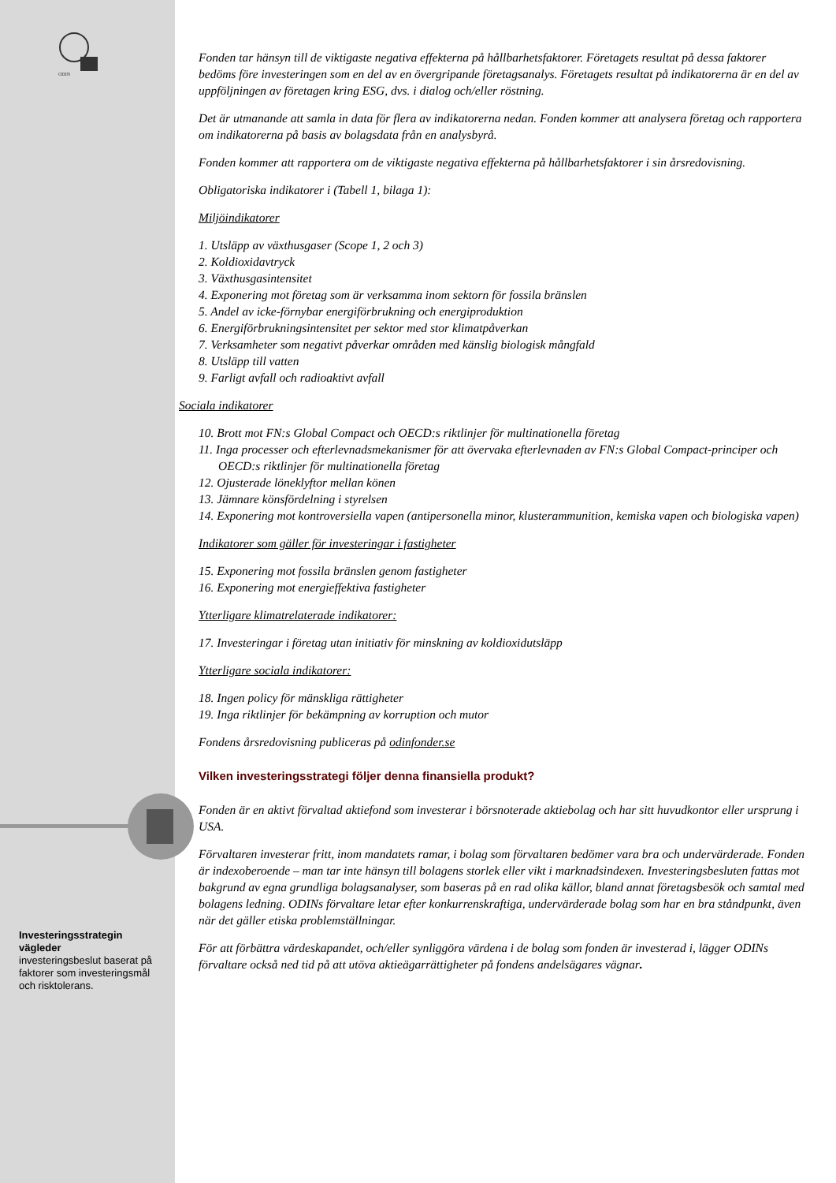ODIN
Investeringsstrategin vägleder
investeringsbeslut baserat på faktorer som investeringsmål och risktolerans.
Fonden tar hänsyn till de viktigaste negativa effekterna på hållbarhetsfaktorer. Företagets resultat på dessa faktorer bedöms före investeringen som en del av en övergripande företagsanalys. Företagets resultat på indikatorerna är en del av uppföljningen av företagen kring ESG, dvs. i dialog och/eller röstning.
Det är utmanande att samla in data för flera av indikatorerna nedan. Fonden kommer att analysera företag och rapportera om indikatorerna på basis av bolagsdata från en analysbyrå.
Fonden kommer att rapportera om de viktigaste negativa effekterna på hållbarhetsfaktorer i sin årsredovisning.
Obligatoriska indikatorer i (Tabell 1, bilaga 1):
Miljöindikatorer
1. Utsläpp av växthusgaser (Scope 1, 2 och 3)
2. Koldioxidavtryck
3. Växthusgasintensitet
4. Exponering mot företag som är verksamma inom sektorn för fossila bränslen
5. Andel av icke-förnybar energiförbrukning och energiproduktion
6. Energiförbrukningsintensitet per sektor med stor klimatpåverkan
7. Verksamheter som negativt påverkar områden med känslig biologisk mångfald
8. Utsläpp till vatten
9. Farligt avfall och radioaktivt avfall
Sociala indikatorer
10. Brott mot FN:s Global Compact och OECD:s riktlinjer för multinationella företag
11. Inga processer och efterlevnadsmekanismer för att övervaka efterlevnaden av FN:s Global Compact-principer och OECD:s riktlinjer för multinationella företag
12. Ojusterade löneklyftor mellan könen
13. Jämnare könsfördelning i styrelsen
14. Exponering mot kontroversiella vapen (antipersonella minor, klusterammunition, kemiska vapen och biologiska vapen)
Indikatorer som gäller för investeringar i fastigheter
15. Exponering mot fossila bränslen genom fastigheter
16. Exponering mot energieffektiva fastigheter
Ytterligare klimatrelaterade indikatorer:
17. Investeringar i företag utan initiativ för minskning av koldioxidutsläpp
Ytterligare sociala indikatorer:
18. Ingen policy för mänskliga rättigheter
19. Inga riktlinjer för bekämpning av korruption och mutor
Fondens årsredovisning publiceras på odinfonder.se
Vilken investeringsstrategi följer denna finansiella produkt?
Fonden är en aktivt förvaltad aktiefond som investerar i börsnoterade aktiebolag och har sitt huvudkontor eller ursprung i USA.
Förvaltaren investerar fritt, inom mandatets ramar, i bolag som förvaltaren bedömer vara bra och undervärderade. Fonden är indexoberoende – man tar inte hänsyn till bolagens storlek eller vikt i marknadsindexen. Investeringsbesluten fattas mot bakgrund av egna grundliga bolagsanalyser, som baseras på en rad olika källor, bland annat företagsbesök och samtal med bolagens ledning. ODINs förvaltare letar efter konkurrenskraftiga, undervärderade bolag som har en bra ståndpunkt, även när det gäller etiska problemställningar.
För att förbättra värdeskapandet, och/eller synliggöra värdena i de bolag som fonden är investerad i, lägger ODINs förvaltare också ned tid på att utöva aktieägarrättigheter på fondens andelsägares vägnar.